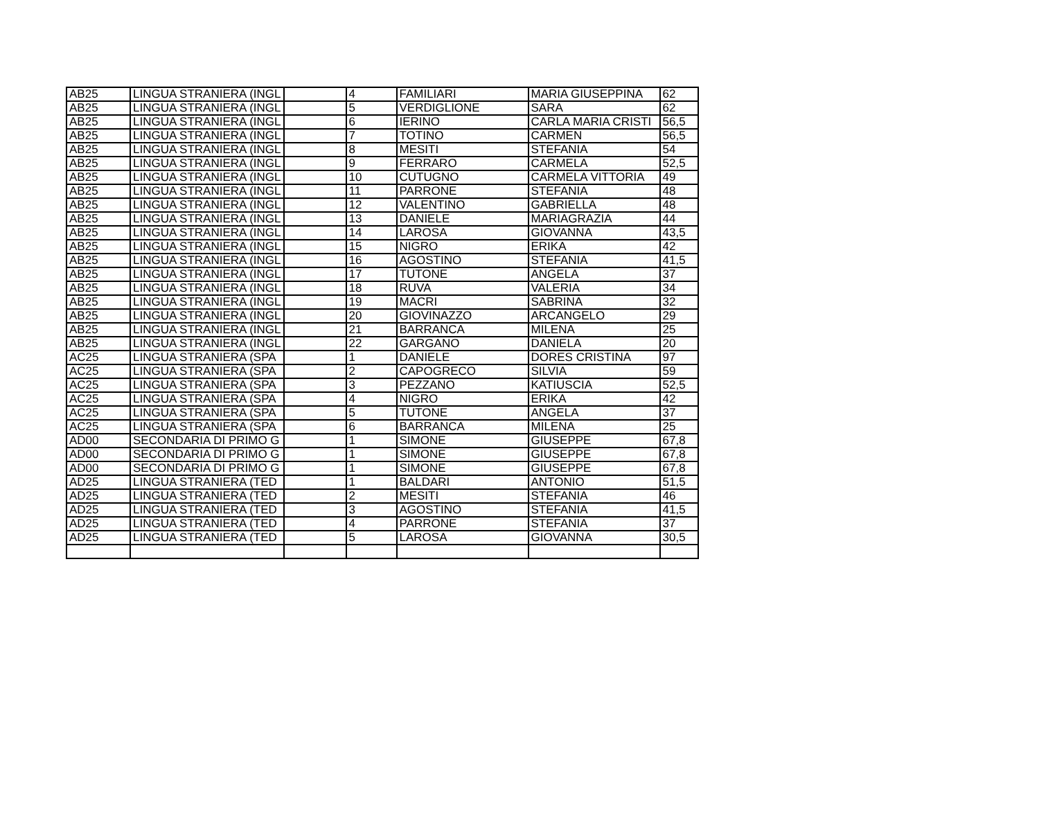| AB25 | LINGUA STRANIERA (INGL | | 4 | FAMILIARI | MARIA GIUSEPPINA | 62 |
| AB25 | LINGUA STRANIERA (INGL | | 5 | VERDIGLIONE | SARA | 62 |
| AB25 | LINGUA STRANIERA (INGL | | 6 | IERINO | CARLA MARIA CRISTI | 56,5 |
| AB25 | LINGUA STRANIERA (INGL | | 7 | TOTINO | CARMEN | 56,5 |
| AB25 | LINGUA STRANIERA (INGL | | 8 | MESITI | STEFANIA | 54 |
| AB25 | LINGUA STRANIERA (INGL | | 9 | FERRARO | CARMELA | 52,5 |
| AB25 | LINGUA STRANIERA (INGL | | 10 | CUTUGNO | CARMELA VITTORIA | 49 |
| AB25 | LINGUA STRANIERA (INGL | | 11 | PARRONE | STEFANIA | 48 |
| AB25 | LINGUA STRANIERA (INGL | | 12 | VALENTINO | GABRIELLA | 48 |
| AB25 | LINGUA STRANIERA (INGL | | 13 | DANIELE | MARIAGRAZIA | 44 |
| AB25 | LINGUA STRANIERA (INGL | | 14 | LAROSA | GIOVANNA | 43,5 |
| AB25 | LINGUA STRANIERA (INGL | | 15 | NIGRO | ERIKA | 42 |
| AB25 | LINGUA STRANIERA (INGL | | 16 | AGOSTINO | STEFANIA | 41,5 |
| AB25 | LINGUA STRANIERA (INGL | | 17 | TUTONE | ANGELA | 37 |
| AB25 | LINGUA STRANIERA (INGL | | 18 | RUVA | VALERIA | 34 |
| AB25 | LINGUA STRANIERA (INGL | | 19 | MACRI | SABRINA | 32 |
| AB25 | LINGUA STRANIERA (INGL | | 20 | GIOVINAZZO | ARCANGELO | 29 |
| AB25 | LINGUA STRANIERA (INGL | | 21 | BARRANCA | MILENA | 25 |
| AB25 | LINGUA STRANIERA (INGL | | 22 | GARGANO | DANIELA | 20 |
| AC25 | LINGUA STRANIERA (SPA | | 1 | DANIELE | DORES CRISTINA | 97 |
| AC25 | LINGUA STRANIERA (SPA | | 2 | CAPOGRECO | SILVIA | 59 |
| AC25 | LINGUA STRANIERA (SPA | | 3 | PEZZANO | KATIUSCIA | 52,5 |
| AC25 | LINGUA STRANIERA (SPA | | 4 | NIGRO | ERIKA | 42 |
| AC25 | LINGUA STRANIERA (SPA | | 5 | TUTONE | ANGELA | 37 |
| AC25 | LINGUA STRANIERA (SPA | | 6 | BARRANCA | MILENA | 25 |
| AD00 | SECONDARIA DI PRIMO G | | 1 | SIMONE | GIUSEPPE | 67,8 |
| AD00 | SECONDARIA DI PRIMO G | | 1 | SIMONE | GIUSEPPE | 67,8 |
| AD00 | SECONDARIA DI PRIMO G | | 1 | SIMONE | GIUSEPPE | 67,8 |
| AD25 | LINGUA STRANIERA (TED | | 1 | BALDARI | ANTONIO | 51,5 |
| AD25 | LINGUA STRANIERA (TED | | 2 | MESITI | STEFANIA | 46 |
| AD25 | LINGUA STRANIERA (TED | | 3 | AGOSTINO | STEFANIA | 41,5 |
| AD25 | LINGUA STRANIERA (TED | | 4 | PARRONE | STEFANIA | 37 |
| AD25 | LINGUA STRANIERA (TED | | 5 | LAROSA | GIOVANNA | 30,5 |